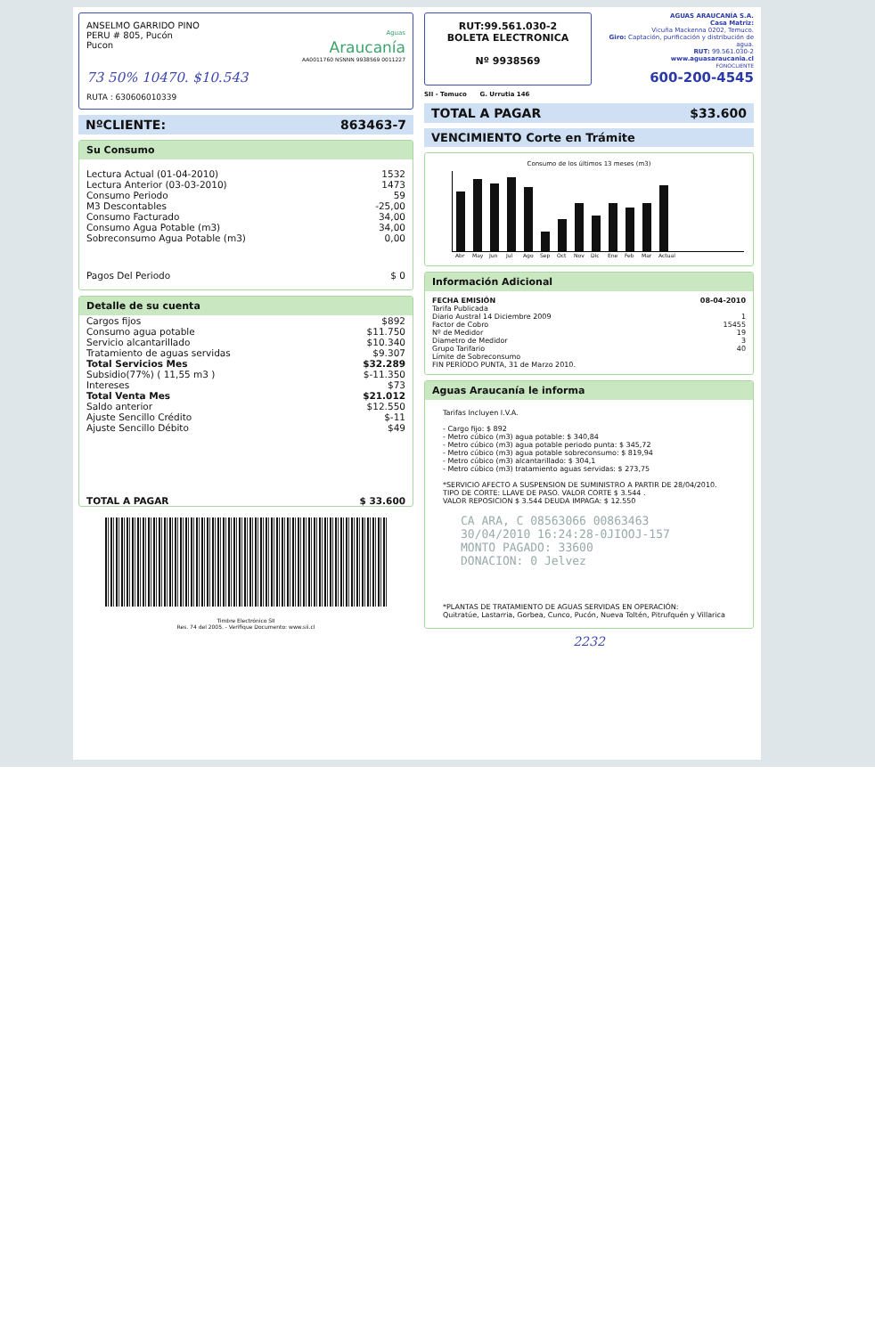ANSELMO GARRIDO PINO
PERU # 805, Pucón
Pucon
Aguas
Araucanía
AA0011760 NSNNN 9938569 0011227
73 50% 10470. $10.543
RUTA : 630606010339
NºCLIENTE: 863463-7
Su Consumo
| Lectura Actual (01-04-2010) | 1532 |
| Lectura Anterior (03-03-2010) | 1473 |
| Consumo Periodo | 59 |
| M3 Descontables | -25,00 |
| Consumo Facturado | 34,00 |
| Consumo Agua Potable (m3) | 34,00 |
| Sobreconsumo Agua Potable (m3) | 0,00 |
| Pagos Del Periodo | $ 0 |
Detalle de su cuenta
| Cargos fijos | $892 |
| Consumo agua potable | $11.750 |
| Servicio alcantarillado | $10.340 |
| Tratamiento de aguas servidas | $9.307 |
| Total Servicios Mes | $32.289 |
| Subsidio(77%) ( 11,55 m3 ) | $-11.350 |
| Intereses | $73 |
| Total Venta Mes | $21.012 |
| Saldo anterior | $12.550 |
| Ajuste Sencillo Crédito | $-11 |
| Ajuste Sencillo Débito | $49 |
| TOTAL A PAGAR | $ 33.600 |
Timbre Electrónico SII
Res. 74 del 2005. - Verifique Documento: www.sii.cl
RUT:99.561.030-2
BOLETA ELECTRONICA
Nº 9938569
AGUAS ARAUCANÍA S.A.
Casa Matriz:
Vicuña Mackenna 0202, Temuco.
Giro: Captación, purificación y distribución de agua.
RUT: 99.561.030-2
www.aguasaraucania.cl
FONOCLIENTE
600-200-4545
SII - Temuco G. Urrutia 146
TOTAL A PAGAR $33.600
VENCIMIENTO Corte en Trámite
Consumo de los últimos 13 meses (m3)
Abr May Jun Jul Ago Sep Oct Nov Dic Ene Feb Mar Actual
Información Adicional
| FECHA EMISIÓN | 08-04-2010 |
| Tarifa Publicada Diario Austral 14 Diciembre 2009 | 1 |
| Factor de Cobro | 15455 |
| Nº de Medidor | 19 |
| Diametro de Medidor | 3 |
| Grupo Tarifario | 40 |
| Límite de Sobreconsumo FIN PERÍODO PUNTA, 31 de Marzo 2010. | |
Aguas Araucanía le informa
Tarifas Incluyen I.V.A.
- Cargo fijo: $ 892
- Metro cúbico (m3) agua potable: $ 340,84
- Metro cúbico (m3) agua potable periodo punta: $ 345,72
- Metro cúbico (m3) agua potable sobreconsumo: $ 819,94
- Metro cúbico (m3) alcantarillado: $ 304,1
- Metro cúbico (m3) tratamiento aguas servidas: $ 273,75
*SERVICIO AFECTO A SUSPENSION DE SUMINISTRO A PARTIR DE 28/04/2010.
TIPO DE CORTE: LLAVE DE PASO. VALOR CORTE $ 3.544 .
VALOR REPOSICION $ 3.544 DEUDA IMPAGA: $ 12.550
CA ARA, C 08563066 00863463
30/04/2010 16:24:28-0JIOOJ-157
MONTO PAGADO: 33600
DONACION: 0 Jelvez
*PLANTAS DE TRATAMIENTO DE AGUAS SERVIDAS EN OPERACIÓN:
Quitratúe, Lastarria, Gorbea, Cunco, Pucón, Nueva Toltén, Pitrufquén y Villarica
2232